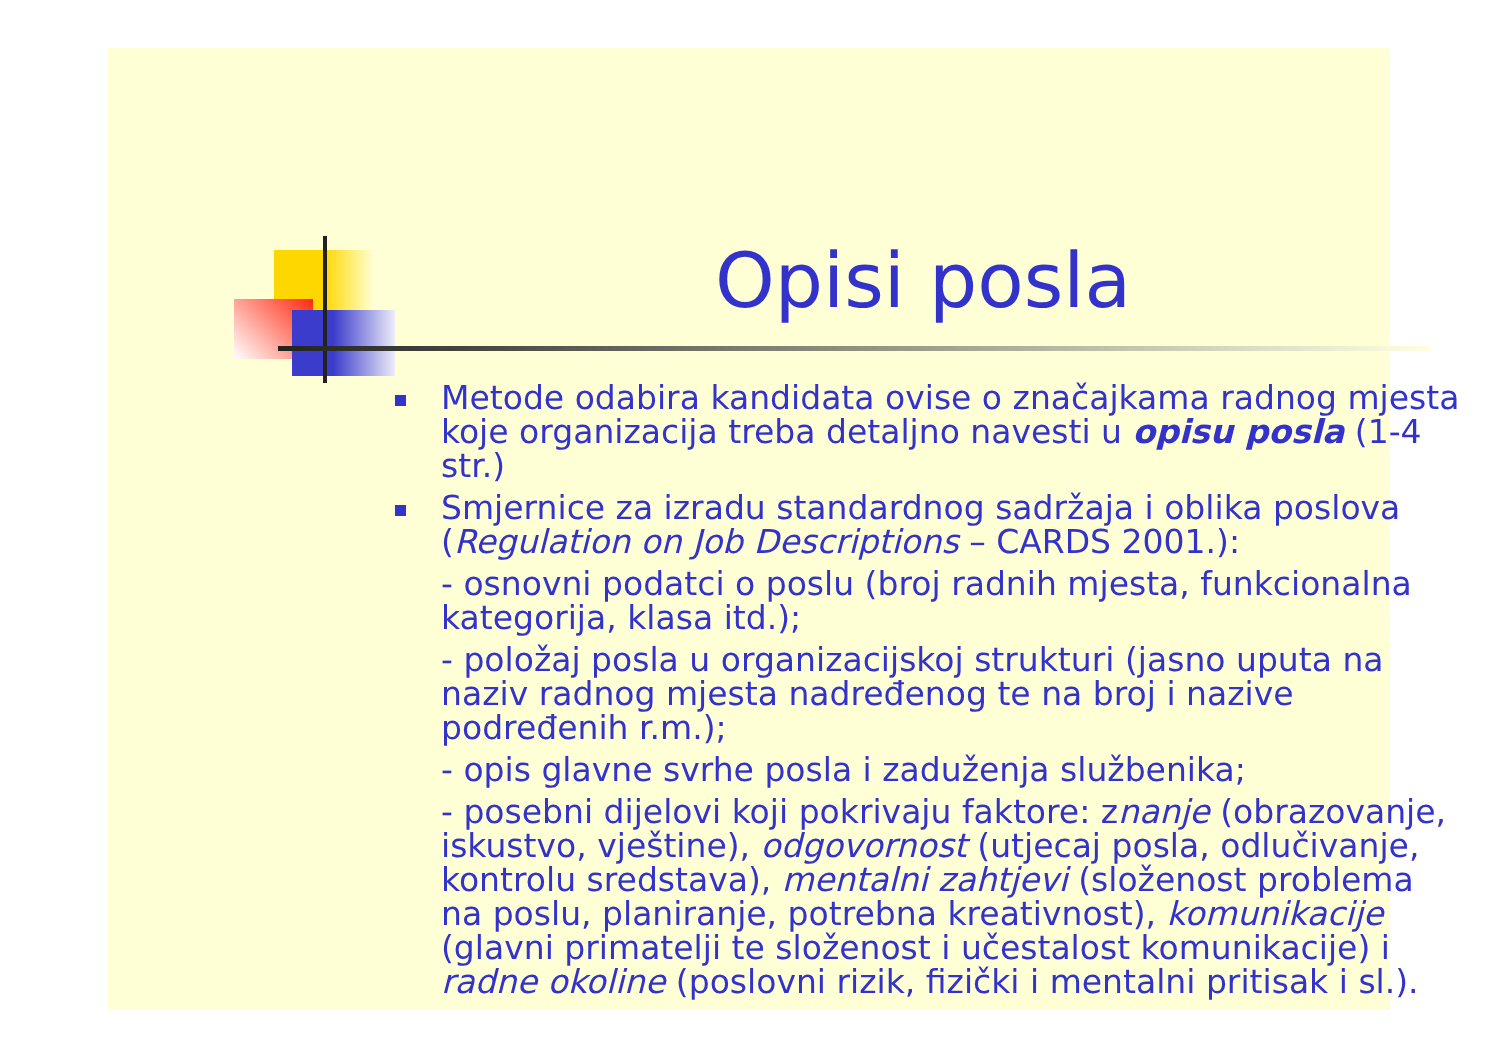Opisi posla
Metode odabira kandidata ovise o značajkama radnog mjesta koje organizacija treba detaljno navesti u opisu posla (1-4 str.)
Smjernice za izradu standardnog sadržaja i oblika poslova (Regulation on Job Descriptions – CARDS 2001.):
- osnovni podatci o poslu (broj radnih mjesta, funkcionalna kategorija, klasa itd.);
- položaj posla u organizacijskoj strukturi (jasno uputa na naziv radnog mjesta nadređenog te na broj i nazive podređenih r.m.);
- opis glavne svrhe posla i zaduženja službenika;
- posebni dijelovi koji pokrivaju faktore: znanje (obrazovanje, iskustvo, vještine), odgovornost (utjecaj posla, odlučivanje, kontrolu sredstava), mentalni zahtjevi (složenost problema na poslu, planiranje, potrebna kreativnost), komunikacije (glavni primatelji te složenost i učestalost komunikacije) i radne okoline (poslovni rizik, fizički i mentalni pritisak i sl.).